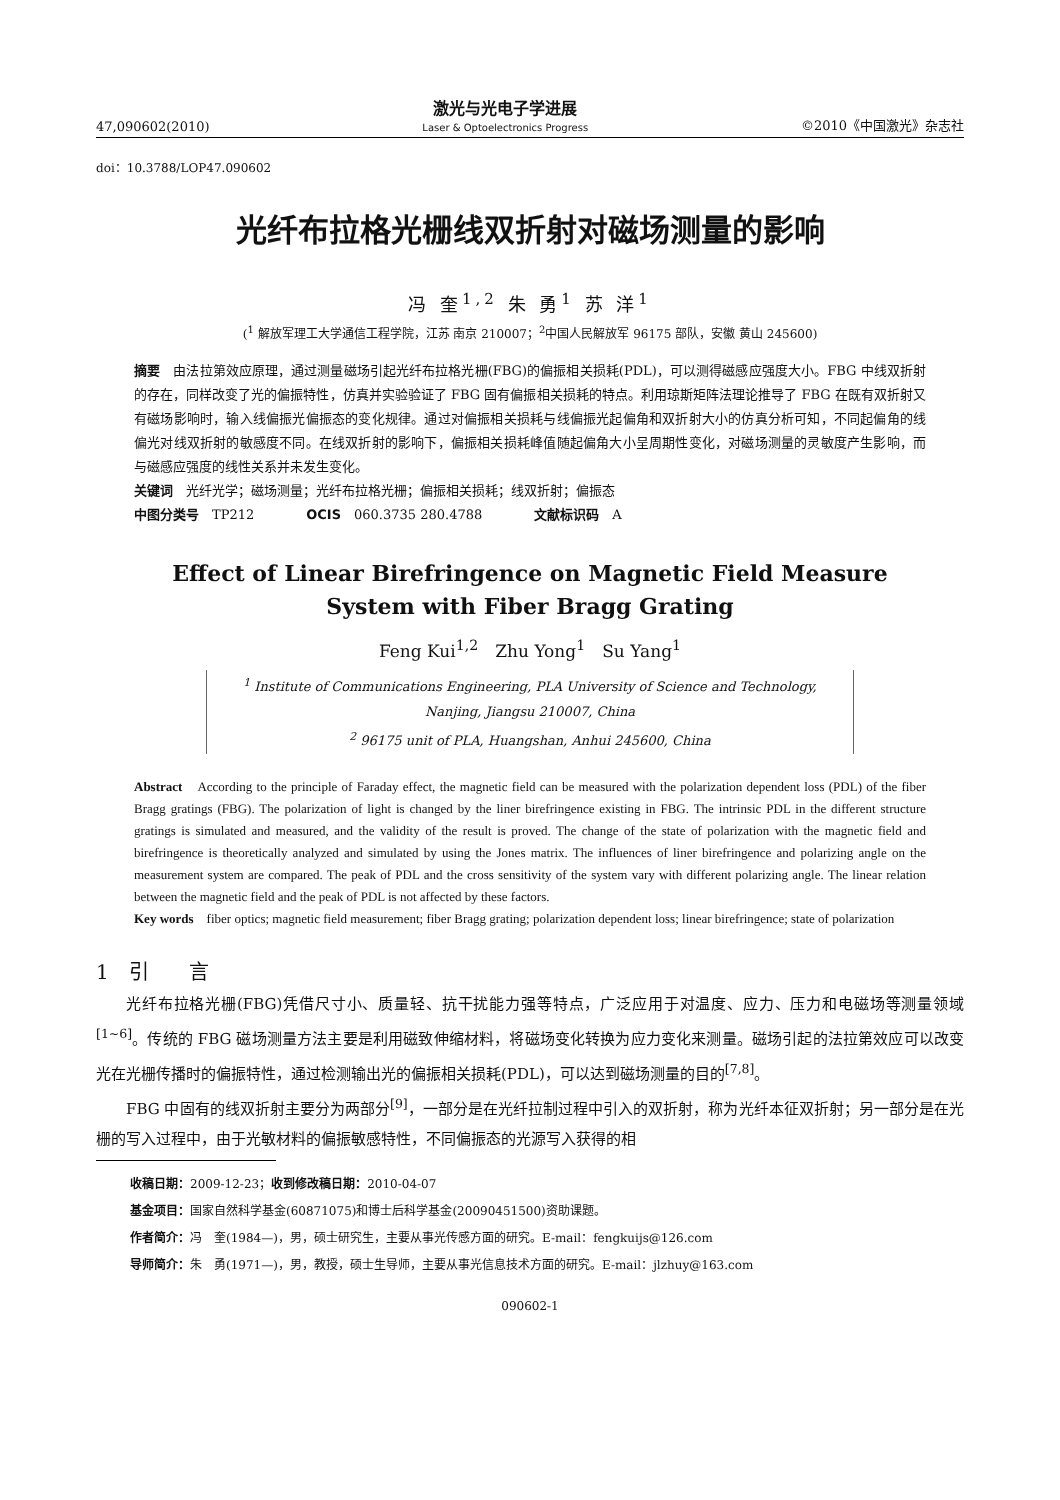47,090602(2010)
激光与光电子学进展
Laser & Optoelectronics Progress
©2010《中国激光》杂志社
doi：10.3788/LOP47.090602
光纤布拉格光栅线双折射对磁场测量的影响
冯 奎<sup>1,2</sup> 朱 勇<sup>1</sup> 苏 洋<sup>1</sup>
(<sup>1</sup> 解放军理工大学通信工程学院，江苏 南京 210007；<sup>2</sup>中国人民解放军 96175 部队，安徽 黄山 245600)
摘要　由法拉第效应原理，通过测量磁场引起光纤布拉格光栅(FBG)的偏振相关损耗(PDL)，可以测得磁感应强度大小。FBG 中线双折射的存在，同样改变了光的偏振特性，仿真并实验验证了 FBG 固有偏振相关损耗的特点。利用琼斯矩阵法理论推导了 FBG 在既有双折射又有磁场影响时，输入线偏振光偏振态的变化规律。通过对偏振相关损耗与线偏振光起偏角和双折射大小的仿真分析可知，不同起偏角的线偏光对线双折射的敏感度不同。在线双折射的影响下，偏振相关损耗峰值随起偏角大小呈周期性变化，对磁场测量的灵敏度产生影响，而与磁感应强度的线性关系并未发生变化。
关键词　光纤光学；磁场测量；光纤布拉格光栅；偏振相关损耗；线双折射；偏振态
中图分类号　TP212　　　　OCIS　060.3735 280.4788　　　　文献标识码　A
Effect of Linear Birefringence on Magnetic Field Measure
System with Fiber Bragg Grating
Feng Kui<sup>1,2</sup>　Zhu Yong<sup>1</sup>　Su Yang<sup>1</sup>
<sup>1</sup> Institute of Communications Engineering, PLA University of Science and Technology,
Nanjing, Jiangsu 210007, China
<sup>2</sup> 96175 unit of PLA, Huangshan, Anhui 245600, China
Abstract　According to the principle of Faraday effect, the magnetic field can be measured with the polarization dependent loss (PDL) of the fiber Bragg gratings (FBG). The polarization of light is changed by the liner birefringence existing in FBG. The intrinsic PDL in the different structure gratings is simulated and measured, and the validity of the result is proved. The change of the state of polarization with the magnetic field and birefringence is theoretically analyzed and simulated by using the Jones matrix. The influences of liner birefringence and polarizing angle on the measurement system are compared. The peak of PDL and the cross sensitivity of the system vary with different polarizing angle. The linear relation between the magnetic field and the peak of PDL is not affected by these factors.
Key words　fiber optics; magnetic field measurement; fiber Bragg grating; polarization dependent loss; linear birefringence; state of polarization
1　引　　言
光纤布拉格光栅(FBG)凭借尺寸小、质量轻、抗干扰能力强等特点，广泛应用于对温度、应力、压力和电磁场等测量领域<sup>[1~6]</sup>。传统的 FBG 磁场测量方法主要是利用磁致伸缩材料，将磁场变化转换为应力变化来测量。磁场引起的法拉第效应可以改变光在光栅传播时的偏振特性，通过检测输出光的偏振相关损耗(PDL)，可以达到磁场测量的目的<sup>[7,8]</sup>。
FBG 中固有的线双折射主要分为两部分<sup>[9]</sup>，一部分是在光纤拉制过程中引入的双折射，称为光纤本征双折射；另一部分是在光栅的写入过程中，由于光敏材料的偏振敏感特性，不同偏振态的光源写入获得的相
收稿日期：2009-12-23；收到修改稿日期：2010-04-07
基金项目：国家自然科学基金(60871075)和博士后科学基金(20090451500)资助课题。
作者简介：冯　奎(1984—)，男，硕士研究生，主要从事光传感方面的研究。E-mail：fengkuijs@126.com
导师简介：朱　勇(1971—)，男，教授，硕士生导师，主要从事光信息技术方面的研究。E-mail：jlzhuy@163.com
090602-1